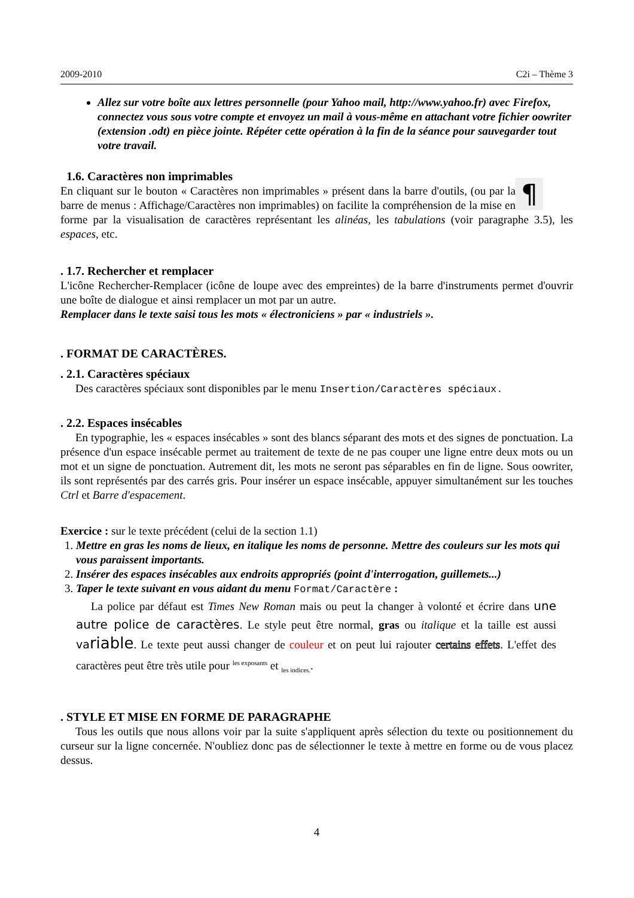2009-2010 C2i – Thème 3
Allez sur votre boîte aux lettres personnelle (pour Yahoo mail, http://www.yahoo.fr) avec Firefox, connectez vous sous votre compte et envoyez un mail à vous-même en attachant votre fichier oowriter (extension .odt) en pièce jointe. Répéter cette opération à la fin de la séance pour sauvegarder tout votre travail.
1.6. Caractères non imprimables
¶
En cliquant sur le bouton « Caractères non imprimables » présent dans la barre d'outils, (ou par la barre de menus : Affichage/Caractères non imprimables) on facilite la compréhension de la mise en forme par la visualisation de caractères représentant les alinéas, les tabulations (voir paragraphe 3.5), les espaces, etc.
. 1.7. Rechercher et remplacer
L'icône Rechercher-Remplacer (icône de loupe avec des empreintes) de la barre d'instruments permet d'ouvrir une boîte de dialogue et ainsi remplacer un mot par un autre.
Remplacer dans le texte saisi tous les mots « électroniciens » par « industriels ».
. FORMAT DE CARACTÈRES.
. 2.1. Caractères spéciaux
Des caractères spéciaux sont disponibles par le menu Insertion/Caractères spéciaux.
. 2.2. Espaces insécables
En typographie, les « espaces insécables » sont des blancs séparant des mots et des signes de ponctuation. La présence d'un espace insécable permet au traitement de texte de ne pas couper une ligne entre deux mots ou un mot et un signe de ponctuation. Autrement dit, les mots ne seront pas séparables en fin de ligne. Sous oowriter, ils sont représentés par des carrés gris. Pour insérer un espace insécable, appuyer simultanément sur les touches Ctrl et Barre d'espacement.
Exercice : sur le texte précédent (celui de la section 1.1)
1. Mettre en gras les noms de lieux, en italique les noms de personne. Mettre des couleurs sur les mots qui vous paraissent importants.
2. Insérer des espaces insécables aux endroits appropriés (point d'interrogation, guillemets...)
3. Taper le texte suivant en vous aidant du menu Format/Caractère :
La police par défaut est Times New Roman mais ou peut la changer à volonté et écrire dans une autre police de caractères. Le style peut être normal, gras ou italique et la taille est aussi variable. Le texte peut aussi changer de couleur et on peut lui rajouter certains effets. L'effet des caractères peut être très utile pour <sup>les exposants</sup> et <sub>les indices.</sub>.
. STYLE ET MISE EN FORME DE PARAGRAPHE
Tous les outils que nous allons voir par la suite s'appliquent après sélection du texte ou positionnement du curseur sur la ligne concernée. N'oubliez donc pas de sélectionner le texte à mettre en forme ou de vous placez dessus.
4